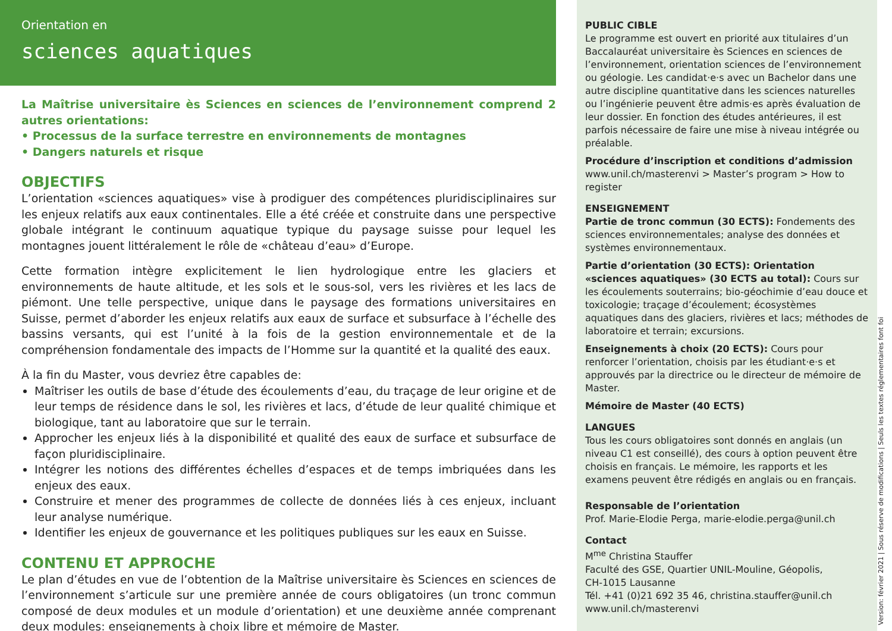Orientation en
sciences aquatiques
La Maîtrise universitaire ès Sciences en sciences de l’environnement comprend 2 autres orientations:
• Processus de la surface terrestre en environnements de montagnes
• Dangers naturels et risque
OBJECTIFS
L’orientation «sciences aquatiques» vise à prodiguer des compétences pluridisciplinaires sur les enjeux relatifs aux eaux continentales. Elle a été créée et construite dans une perspective globale intégrant le continuum aquatique typique du paysage suisse pour lequel les montagnes jouent littéralement le rôle de «château d’eau» d’Europe.
Cette formation intègre explicitement le lien hydrologique entre les glaciers et environnements de haute altitude, et les sols et le sous-sol, vers les rivières et les lacs de piémont. Une telle perspective, unique dans le paysage des formations universitaires en Suisse, permet d’aborder les enjeux relatifs aux eaux de surface et subsurface à l’échelle des bassins versants, qui est l’unité à la fois de la gestion environnementale et de la compréhension fondamentale des impacts de l’Homme sur la quantité et la qualité des eaux.
À la fin du Master, vous devriez être capables de:
Maîtriser les outils de base d’étude des écoulements d’eau, du traçage de leur origine et de leur temps de résidence dans le sol, les rivières et lacs, d’étude de leur qualité chimique et biologique, tant au laboratoire que sur le terrain.
Approcher les enjeux liés à la disponibilité et qualité des eaux de surface et subsurface de façon pluridisciplinaire.
Intégrer les notions des différentes échelles d’espaces et de temps imbriquées dans les enjeux des eaux.
Construire et mener des programmes de collecte de données liés à ces enjeux, incluant leur analyse numérique.
Identifier les enjeux de gouvernance et les politiques publiques sur les eaux en Suisse.
CONTENU ET APPROCHE
Le plan d’études en vue de l’obtention de la Maîtrise universitaire ès Sciences en sciences de l’environnement s’articule sur une première année de cours obligatoires (un tronc commun composé de deux modules et un module d’orientation) et une deuxième année comprenant deux modules: enseignements à choix libre et mémoire de Master.
PUBLIC CIBLE
Le programme est ouvert en priorité aux titulaires d’un Baccalauréat universitaire ès Sciences en sciences de l’environnement, orientation sciences de l’environnement ou géologie. Les candidat·e·s avec un Bachelor dans une autre discipline quantitative dans les sciences naturelles ou l’ingénierie peuvent être admis·es après évaluation de leur dossier. En fonction des études antérieures, il est parfois nécessaire de faire une mise à niveau intégrée ou préalable.
Procédure d’inscription et conditions d’admission
www.unil.ch/masterenvi > Master’s program > How to register
ENSEIGNEMENT
Partie de tronc commun (30 ECTS): Fondements des sciences environnementales; analyse des données et systèmes environnementaux.
Partie d’orientation (30 ECTS): Orientation «sciences aquatiques» (30 ECTS au total): Cours sur les écoulements souterrains; bio-géochimie d’eau douce et toxicologie; traçage d’écoulement; écosystèmes aquatiques dans des glaciers, rivières et lacs; méthodes de laboratoire et terrain; excursions.
Enseignements à choix (20 ECTS): Cours pour renforcer l’orientation, choisis par les étudiant·e·s et approuvés par la directrice ou le directeur de mémoire de Master.
Mémoire de Master (40 ECTS)
LANGUES
Tous les cours obligatoires sont donnés en anglais (un niveau C1 est conseillé), des cours à option peuvent être choisis en français. Le mémoire, les rapports et les examens peuvent être rédigés en anglais ou en français.
Responsable de l’orientation
Prof. Marie-Elodie Perga, marie-elodie.perga@unil.ch
Contact
M<sup>me</sup> Christina Stauffer
Faculté des GSE, Quartier UNIL-Mouline, Géopolis,
CH-1015 Lausanne
Tél. +41 (0)21 692 35 46, christina.stauffer@unil.ch
www.unil.ch/masterenvi
Version: février 2021 | Sous réserve de modifications | Seuls les textes réglementaires font foi